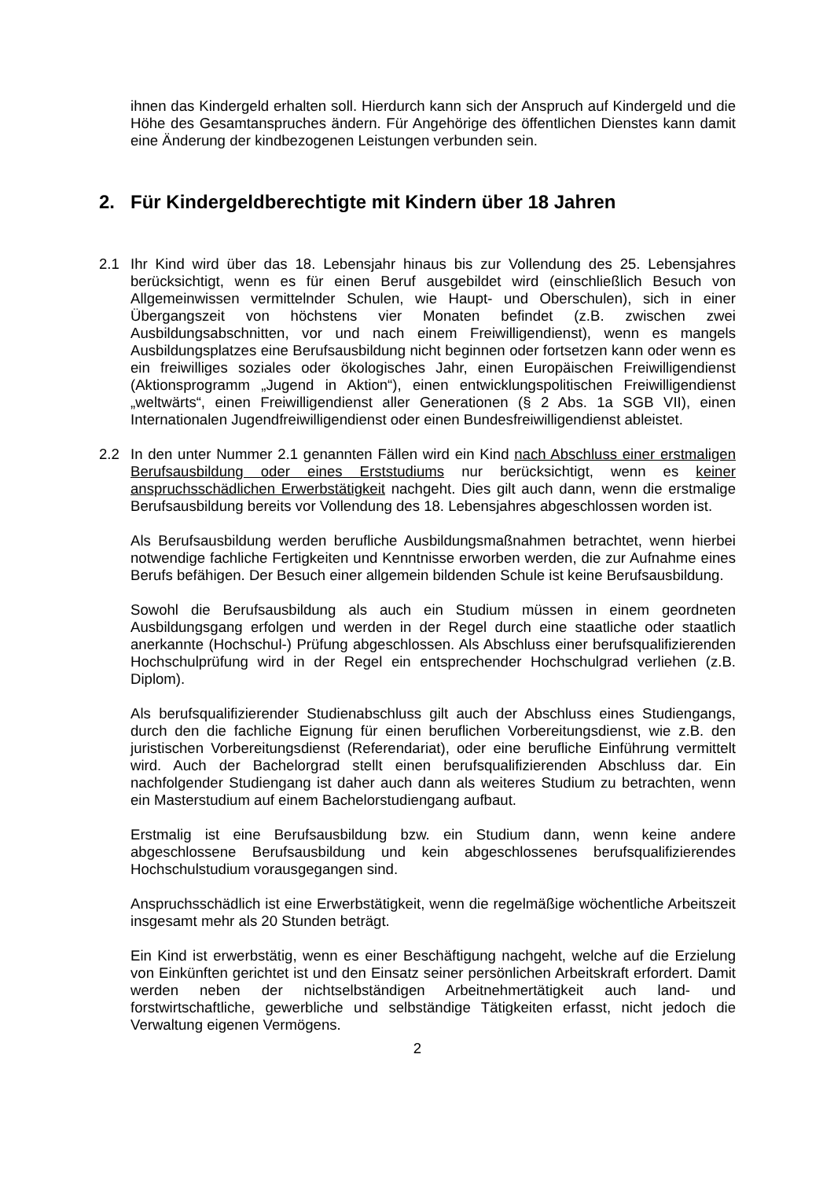ihnen das Kindergeld erhalten soll. Hierdurch kann sich der Anspruch auf Kindergeld und die Höhe des Gesamtanspruches ändern. Für Angehörige des öffentlichen Dienstes kann damit eine Änderung der kindbezogenen Leistungen verbunden sein.
2. Für Kindergeldberechtigte mit Kindern über 18 Jahren
2.1 Ihr Kind wird über das 18. Lebensjahr hinaus bis zur Vollendung des 25. Lebensjahres berücksichtigt, wenn es für einen Beruf ausgebildet wird (einschließlich Besuch von Allgemeinwissen vermittelnder Schulen, wie Haupt- und Oberschulen), sich in einer Übergangszeit von höchstens vier Monaten befindet (z.B. zwischen zwei Ausbildungsabschnitten, vor und nach einem Freiwilligendienst), wenn es mangels Ausbildungsplatzes eine Berufsausbildung nicht beginnen oder fortsetzen kann oder wenn es ein freiwilliges soziales oder ökologisches Jahr, einen Europäischen Freiwilligendienst (Aktionsprogramm „Jugend in Aktion“), einen entwicklungspolitischen Freiwilligendienst „weltwärts“, einen Freiwilligendienst aller Generationen (§ 2 Abs. 1a SGB VII), einen Internationalen Jugendfreiwilligendienst oder einen Bundesfreiwilligendienst ableistet.
2.2 In den unter Nummer 2.1 genannten Fällen wird ein Kind nach Abschluss einer erstmaligen Berufsausbildung oder eines Erststudiums nur berücksichtigt, wenn es keiner anspruchsschädlichen Erwerbstätigkeit nachgeht. Dies gilt auch dann, wenn die erstmalige Berufsausbildung bereits vor Vollendung des 18. Lebensjahres abgeschlossen worden ist.
Als Berufsausbildung werden berufliche Ausbildungsmaßnahmen betrachtet, wenn hierbei notwendige fachliche Fertigkeiten und Kenntnisse erworben werden, die zur Aufnahme eines Berufs befähigen. Der Besuch einer allgemein bildenden Schule ist keine Berufsausbildung.
Sowohl die Berufsausbildung als auch ein Studium müssen in einem geordneten Ausbildungsgang erfolgen und werden in der Regel durch eine staatliche oder staatlich anerkannte (Hochschul-) Prüfung abgeschlossen. Als Abschluss einer berufsqualifizierenden Hochschulprüfung wird in der Regel ein entsprechender Hochschulgrad verliehen (z.B. Diplom).
Als berufsqualifizierender Studienabschluss gilt auch der Abschluss eines Studiengangs, durch den die fachliche Eignung für einen beruflichen Vorbereitungsdienst, wie z.B. den juristischen Vorbereitungsdienst (Referendariat), oder eine berufliche Einführung vermittelt wird. Auch der Bachelorgrad stellt einen berufsqualifizierenden Abschluss dar. Ein nachfolgender Studiengang ist daher auch dann als weiteres Studium zu betrachten, wenn ein Masterstudium auf einem Bachelorstudiengang aufbaut.
Erstmalig ist eine Berufsausbildung bzw. ein Studium dann, wenn keine andere abgeschlossene Berufsausbildung und kein abgeschlossenes berufsqualifizierendes Hochschulstudium vorausgegangen sind.
Anspruchsschädlich ist eine Erwerbstätigkeit, wenn die regelmäßige wöchentliche Arbeitszeit insgesamt mehr als 20 Stunden beträgt.
Ein Kind ist erwerbstätig, wenn es einer Beschäftigung nachgeht, welche auf die Erzielung von Einkünften gerichtet ist und den Einsatz seiner persönlichen Arbeitskraft erfordert. Damit werden neben der nichtselbständigen Arbeitnehmertätigkeit auch land- und forstwirtschaftliche, gewerbliche und selbständige Tätigkeiten erfasst, nicht jedoch die Verwaltung eigenen Vermögens.
2